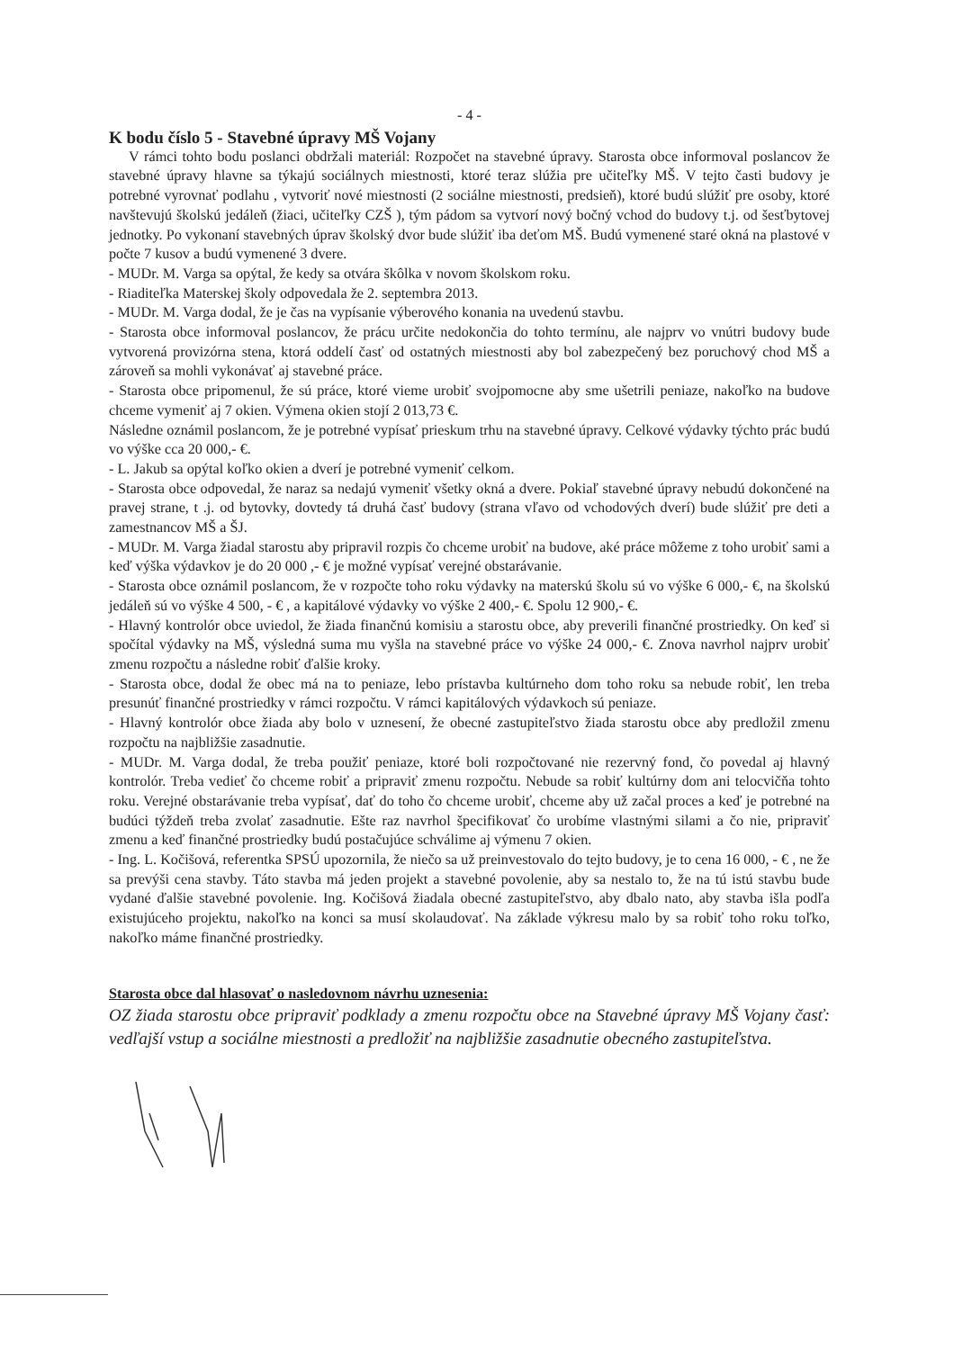- 4 -
K bodu číslo 5 - Stavebné úpravy MŠ Vojany
V rámci tohto bodu poslanci obdržali materiál: Rozpočet na stavebné úpravy. Starosta obce informoval poslancov že stavebné úpravy hlavne sa týkajú sociálnych miestnosti, ktoré teraz slúžia pre učiteľky MŠ. V tejto časti budovy je potrebné vyrovnať podlahu , vytvoriť nové miestnosti (2 sociálne miestnosti, predsieň), ktoré budú slúžiť pre osoby, ktoré navštevujú školskú jedáleň (žiaci, učiteľky CZŠ ), tým pádom sa vytvorí nový bočný vchod do budovy t.j. od šesťbytovej jednotky. Po vykonaní stavebných úprav školský dvor bude slúžiť iba deťom MŠ. Budú vymenené staré okná na plastové v počte 7 kusov a budú vymenené 3 dvere.
- MUDr. M. Varga sa opýtal, že kedy sa otvára škôlka v novom školskom roku.
- Riaditeľka Materskej školy odpovedala že 2. septembra 2013.
- MUDr. M. Varga dodal, že je čas na vypísanie výberového konania na uvedenú stavbu.
- Starosta obce informoval poslancov, že prácu určite nedokončia do tohto termínu, ale najprv vo vnútri budovy bude vytvorená provizórna stena, ktorá oddelí časť od ostatných miestnosti aby bol zabezpečený bez poruchový chod MŠ a zároveň sa mohli vykonávať aj stavebné práce.
- Starosta obce pripomenul, že sú práce, ktoré vieme urobiť svojpomocne aby sme ušetrili peniaze, nakoľko na budove chceme vymeniť aj 7 okien. Výmena okien stojí 2 013,73 €.
Následne oznámil poslancom, že je potrebné vypísať prieskum trhu na stavebné úpravy. Celkové výdavky týchto prác budú vo výške cca 20 000,- €.
- L. Jakub sa opýtal koľko okien a dverí je potrebné vymeniť celkom.
- Starosta obce odpovedal, že naraz sa nedajú vymeniť všetky okná a dvere. Pokiaľ stavebné úpravy nebudú dokončené na pravej strane, t .j. od bytovky, dovtedy tá druhá časť budovy (strana vľavo od vchodových dverí) bude slúžiť pre deti a zamestnancov MŠ a ŠJ.
- MUDr. M. Varga žiadal starostu aby pripravil rozpis čo chceme urobiť na budove, aké práce môžeme z toho urobiť sami a keď výška výdavkov je do 20 000 ,- € je možné vypísať verejné obstarávanie.
- Starosta obce oznámil poslancom, že v rozpočte toho roku výdavky na materskú školu sú vo výške 6 000,- €, na školskú jedáleň sú vo výške 4 500, - € , a kapitálové výdavky vo výške 2 400,- €. Spolu 12 900,- €.
- Hlavný kontrolór obce uviedol, že žiada finančnú komisiu a starostu obce, aby preverili finančné prostriedky. On keď si spočítal výdavky na MŠ, výsledná suma mu vyšla na stavebné práce vo výške 24 000,- €. Znova navrhol najprv urobiť zmenu rozpočtu a následne robiť ďalšie kroky.
- Starosta obce, dodal že obec má na to peniaze, lebo prístavba kultúrneho dom toho roku sa nebude robiť, len treba presunúť finančné prostriedky v rámci rozpočtu. V rámci kapitálových výdavkoch sú peniaze.
- Hlavný kontrolór obce žiada aby bolo v uznesení, že obecné zastupiteľstvo žiada starostu obce aby predložil zmenu rozpočtu na najbližšie zasadnutie.
- MUDr. M. Varga dodal, že treba použiť peniaze, ktoré boli rozpočtované nie rezervný fond, čo povedal aj hlavný kontrolór. Treba vedieť čo chceme robiť a pripraviť zmenu rozpočtu. Nebude sa robiť kultúrny dom ani telocvičňa tohto roku. Verejné obstarávanie treba vypísať, dať do toho čo chceme urobiť, chceme aby už začal proces a keď je potrebné na budúci týždeň treba zvolať zasadnutie. Ešte raz navrhol špecifikovať čo urobíme vlastnými silami a čo nie, pripraviť zmenu a keď finančné prostriedky budú postačujúce schválime aj výmenu 7 okien.
- Ing. L. Kočišová, referentka SPSÚ upozornila, že niečo sa už preinvestovalo do tejto budovy, je to cena 16 000, - € , ne že sa prevýši cena stavby. Táto stavba má jeden projekt a stavebné povolenie, aby sa nestalo to, že na tú istú stavbu bude vydané ďalšie stavebné povolenie. Ing. Kočišová žiadala obecné zastupiteľstvo, aby dbalo nato, aby stavba išla podľa existujúceho projektu, nakoľko na konci sa musí skolaudovať. Na základe výkresu malo by sa robiť toho roku toľko, nakoľko máme finančné prostriedky.
Starosta obce dal hlasovať o nasledovnom návrhu uznesenia:
OZ žiada starostu obce pripraviť podklady a zmenu rozpočtu obce na Stavebné úpravy MŠ Vojany časť: vedľajší vstup a sociálne miestnosti a predložiť na najbližšie zasadnutie obecného zastupiteľstva.